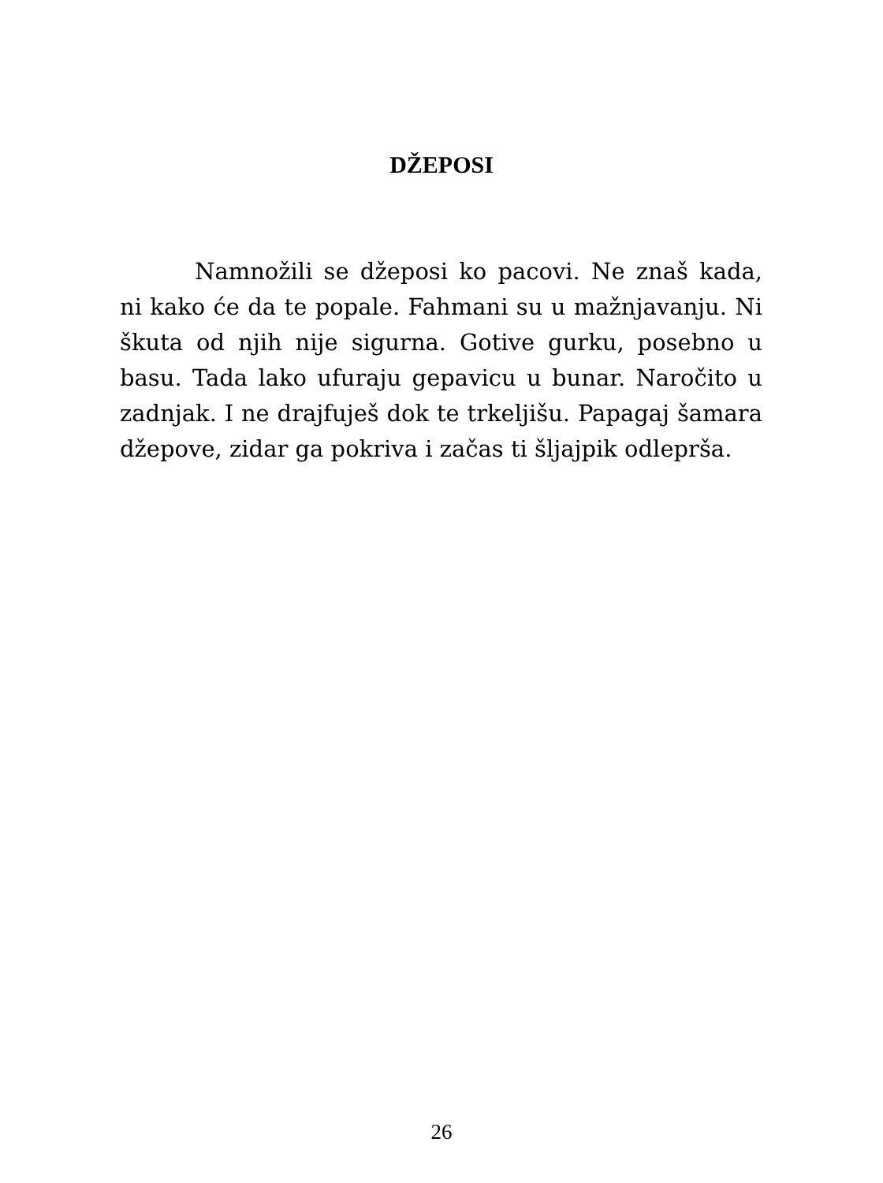DŽEPOSI
Namnožili se džeposi ko pacovi. Ne znaš kada, ni kako će da te popale. Fahmani su u mažnjavanju. Ni škuta od njih nije sigurna. Gotive gurku, posebno u basu. Tada lako ufuraju gepavicu u bunar. Naročito u zadnjak. I ne drajfuješ dok te trkeljišu. Papagaj šamara džepove, zidar ga pokriva i začas ti šljajpik odlepršа.
26